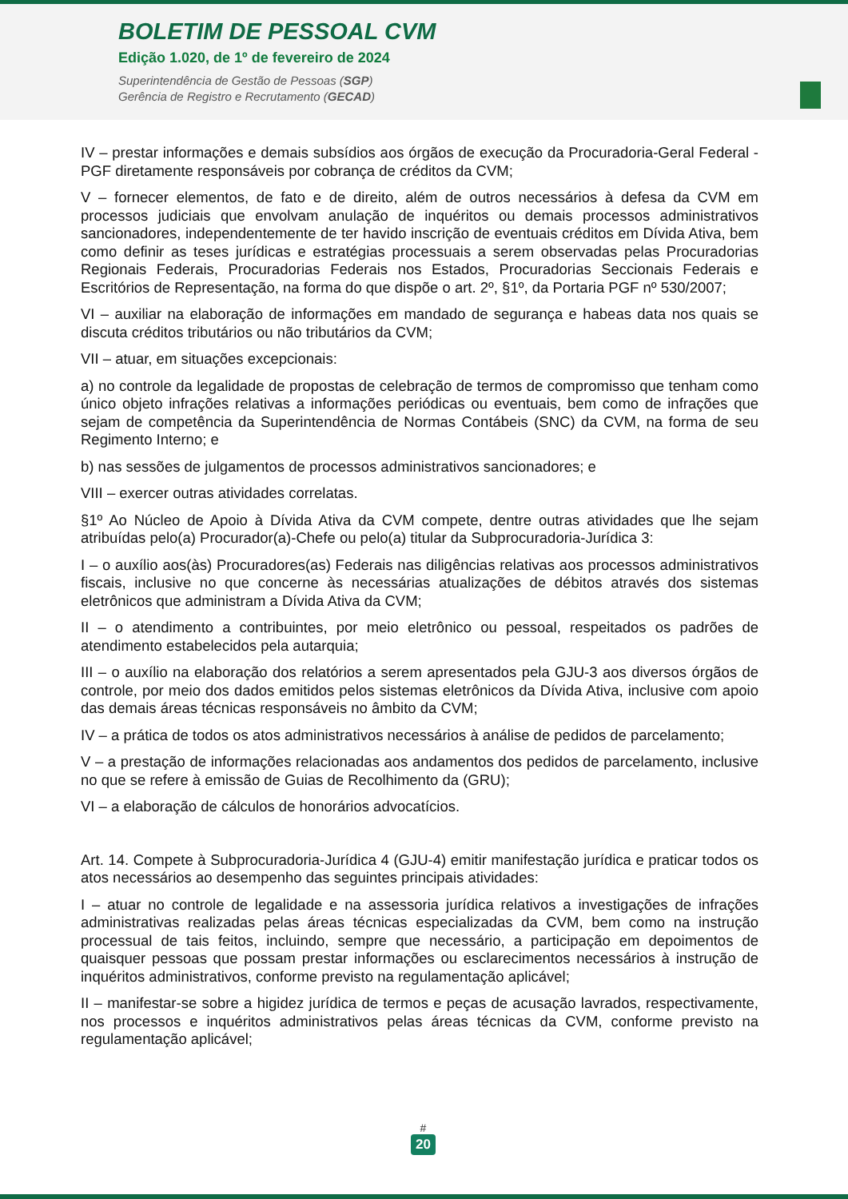BOLETIM DE PESSOAL CVM
Edição 1.020, de 1º de fevereiro de 2024
Superintendência de Gestão de Pessoas (SGP)
Gerência de Registro e Recrutamento (GECAD)
IV – prestar informações e demais subsídios aos órgãos de execução da Procuradoria-Geral Federal - PGF diretamente responsáveis por cobrança de créditos da CVM;
V – fornecer elementos, de fato e de direito, além de outros necessários à defesa da CVM em processos judiciais que envolvam anulação de inquéritos ou demais processos administrativos sancionadores, independentemente de ter havido inscrição de eventuais créditos em Dívida Ativa, bem como definir as teses jurídicas e estratégias processuais a serem observadas pelas Procuradorias Regionais Federais, Procuradorias Federais nos Estados, Procuradorias Seccionais Federais e Escritórios de Representação, na forma do que dispõe o art. 2º, §1º, da Portaria PGF nº 530/2007;
VI – auxiliar na elaboração de informações em mandado de segurança e habeas data nos quais se discuta créditos tributários ou não tributários da CVM;
VII – atuar, em situações excepcionais:
a) no controle da legalidade de propostas de celebração de termos de compromisso que tenham como único objeto infrações relativas a informações periódicas ou eventuais, bem como de infrações que sejam de competência da Superintendência de Normas Contábeis (SNC) da CVM, na forma de seu Regimento Interno; e
b) nas sessões de julgamentos de processos administrativos sancionadores; e
VIII – exercer outras atividades correlatas.
§1º Ao Núcleo de Apoio à Dívida Ativa da CVM compete, dentre outras atividades que lhe sejam atribuídas pelo(a) Procurador(a)-Chefe ou pelo(a) titular da Subprocuradoria-Jurídica 3:
I – o auxílio aos(às) Procuradores(as) Federais nas diligências relativas aos processos administrativos fiscais, inclusive no que concerne às necessárias atualizações de débitos através dos sistemas eletrônicos que administram a Dívida Ativa da CVM;
II – o atendimento a contribuintes, por meio eletrônico ou pessoal, respeitados os padrões de atendimento estabelecidos pela autarquia;
III – o auxílio na elaboração dos relatórios a serem apresentados pela GJU-3 aos diversos órgãos de controle, por meio dos dados emitidos pelos sistemas eletrônicos da Dívida Ativa, inclusive com apoio das demais áreas técnicas responsáveis no âmbito da CVM;
IV – a prática de todos os atos administrativos necessários à análise de pedidos de parcelamento;
V – a prestação de informações relacionadas aos andamentos dos pedidos de parcelamento, inclusive no que se refere à emissão de Guias de Recolhimento da (GRU);
VI – a elaboração de cálculos de honorários advocatícios.
Art. 14. Compete à Subprocuradoria-Jurídica 4 (GJU-4) emitir manifestação jurídica e praticar todos os atos necessários ao desempenho das seguintes principais atividades:
I – atuar no controle de legalidade e na assessoria jurídica relativos a investigações de infrações administrativas realizadas pelas áreas técnicas especializadas da CVM, bem como na instrução processual de tais feitos, incluindo, sempre que necessário, a participação em depoimentos de quaisquer pessoas que possam prestar informações ou esclarecimentos necessários à instrução de inquéritos administrativos, conforme previsto na regulamentação aplicável;
II – manifestar-se sobre a higidez jurídica de termos e peças de acusação lavrados, respectivamente, nos processos e inquéritos administrativos pelas áreas técnicas da CVM, conforme previsto na regulamentação aplicável;
#
20